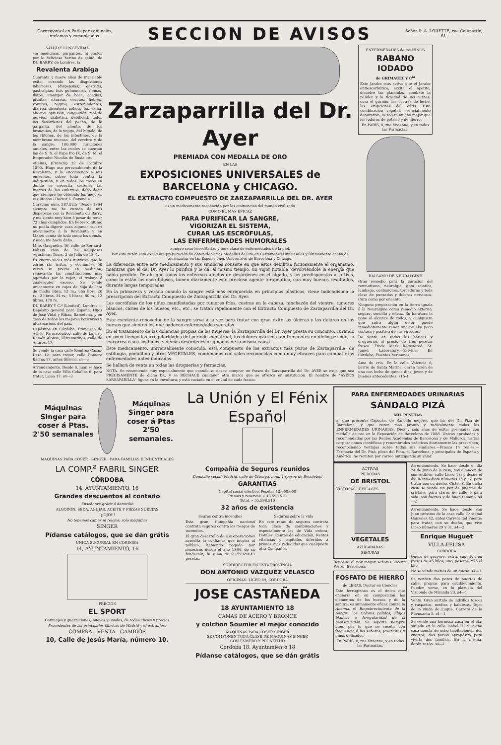Corresponsal en Paris para anuncios, reclamos y comunicados.
SECCION DE AVISOS
Señor D. A. LORETTE, rue Caumartin, 61.
SALUD Y LONGEVIDAD
sin medicinas, purgantes, ni gastos por la deliciosa harina de salud, de DU BARRY, de Londres, la
Revalenta Arabiga
Cuarenta y nueve años de invariable éxito, curando las disgestiones laboriosas, (dispepsias), gastritis, gastralgias, tisis pulmonares, flemas, flatos, amargor de boca, acedias, pituitas, náuseas, eructos, fiebres, vómitos, negros, estreñimientos, diarrea, disenteria, cólicos, tos, asma, ahogos, opresión, congestión, mal de nervios, diabética, debilidad, todos los desórdenes del pecho, de la garganta, del aliento, de los bronquios, de la vejiga, del hígado, de los riñones, de los intestinos, de la membrana mucosa, del cerebro y de la sangre. 100.000 curaciones anuales, entre las cuales se cuentan las de S. S. el Papa Pio IX, de S. M. el Emperador Nicolás de Rusia etc.
«Reims, (Francia) 22 de Octubre 1890. -Hago uso personalmente de la Revalenta, y la encomiendo á mis enfermos, sobre todo contra la indigestión, y en todos los casos en donde se necesita sostener las fuerzas de los enfermos, debo decir que siempre he obtenido los mejores resultados.- Doctor L. Ravand.»
Curación núm. 387,522: "Desde 1864 siempre me he curado de mis dispepsias con la Revalenta du Barry, y me siento muy bien á pesar de tener 73 años cumplidos. En Febrero último no podía digerir cosa alguna; recurrí nuevamente á la Revalenta y en Marzo comía de todo como los demás, y nada me hacía daño.
Mlle. Gauguélin, 16, calle de Bernard-Palissy, casa de las Religiosas Agustinas, Tours, 2 de Julio de 1891.
Es cuatro veces más nutritiva que la carne, sin irritar, y economiza 50 veces su precio en medicina, renovando las constituciones mas agotadas por la vejez, el trabajo ó cualesquier exceso. Se vende únicamente en cajas de hoja de lata de media libra, 12 rs.; una libra 20 rs.; 2 libras, 34 rs.; 5 libras, 80 rs.; 12 libras, 170 rs.
DU BARRY Y C.ª (Limited), Londres.—Depósito general para España, Hijos de José Vidal y Ribas, Barcelona, y en casa de todos los mejores boticarios y ultramarinos del país.
Depósitos en Córdoba, Francisco de Avilés, Farmacéutico, calle de Luján y Ramón Alonso, Ultramarinos, calle de Alfaros, 17.
Se vende la casa calle Remirez Casas-Deza 12: para tratar, calle Romero Barros 17, antes Silleria. s4—3
Arrendamiento. Desde S. Juan se hace de la casa calle Villa Ceballos 6: para tratar, Liceo 17. s4—3
Zarzaparrilla del Dr. Ayer
PREMIADA CON MEDALLA DE ORO
EN LAS
EXPOSICIONES UNIVERSALES de BARCELONA y CHICAGO.
EL EXTRACTO COMPUESTO DE ZARZAPARRILLA DEL DR. AYER
es un medicamento reconocido por las eminencias del mundo civilizado
COMO EL MÁS EFICAZ
PARA PURIFICAR LA SANGRE,
VIGORIZAR EL SISTEMA,
CURAR LAS ESCRÓFULAS,
LAS ENFERMEDADES HUMORALES
aunque sean hereditarias y toda clase de enfermedades de la piel.
Por esta razón esta excelente preparación ha obtenido varias Medallas de Oro en Certámenes Universales y últimamente acaba de alcanzarlas en las Exposiciones Universales de Barcelona y Chicago.
La diferencia entre este medicamento y sus similares consiste en que éstos debilitan forzosamente el organismo, mientras que el del Dr. Ayer lo purifica y le dá, al mismo tiempo, un vigor notable, devolviéndole la energía que había perdido. De ahí que todos los enfermos afectos de desórdenes en el hígado, y los predispuestos á la tisis, como lo están los escrofulosos, tomen diariamente este precioso agente terapéutico, con muy buenos resultados, durante largas temporadas.
En la primavera y verano cuando la sangre está más enriquecida en principios plásticos, viene indicadísima la prescripción del Extracto Compuesto de Zarzaparrilla del Dr. Ayer.
Las escrófulas de los niños manifestadas por tumores fríos, costras en la cabeza, hinchazón del vientre, tumores blancos, cáries de los huesos, etc., etc., se tratan rápidamente con el Extracto Compuesto de Zarzaparrilla del Dr. Ayer.
Este excelente renovador de la sangre sirve á la vez para tratar con gran éxito las úlceras y los dolores en los huesos que sienten los que padecen enfermedades secretas.
En el tratamiento de las dolencias propias de las mujeres, la Zarzaparrilla del Dr. Ayer presta su concurso, curando en poco tiempo las irregularidades del período menstrual, los dolores ováricos tan frecuentes en dicho período, la leucorrea ó sea los flujos, y demás desórdenes originados de la misma causa.
Este medicamento, universalmente conocido, está compuesto de los extractos más puros de Zarzaparrilla, de estilingia, podofilino y otros VEGETALES, combinados con sales reconocidas como muy eficaces para combatir las enfermedades antes indicadas.
Se hallará de venta en todas las droguerías y farmacias.
NOTA. Se recomienda muy especialmente que cuando se desee comprar un frasco de Zarzaparrilla del Dr. AYER se exija que sea PRECISAMENTE de dicho Dr., y se RECHACE cualquier otra marca que se ofrezca en sustitución. El nombre de "AYER'S SARSAPARILLA" figura en la envoltura, y está vaciado en el cristal de cada frasco.
ENFERMEDADES de los NIÑOS
RABANO IODADO
de GRIMAULT Y C<sup>ia</sup>
Este Jarabe más activo que el Jarabe antiescorbútico, excita el apetito, disuelve las glándulas, combate la palidez y la flojedad de las carnes, cura el gurmio, las costras de leche, las erupciones del cútis. Esta combinación vegetal, esencialmente depurativa, se tolera mucho mejor que los ioduros de potasio y de hierro.
En PARIS, 8, rue Vivienne, y en todas las Farmácias.
BÁLSAMO DE NEURALGINE
Gran remedio para la curación del reumatismo, neuralgia, gota sciatica, lumbago, contusiones, torceduras y toda clase de punzadas y dolores nerviosos. Cura como por encanto.
Ninguna preparación en la tierra iguala á la Neuralgine como remedio externo, seguro, sencillo y eficaz. Su baratura la pone al alcance de todos, y cualquiera que sufra algún dolor puede inmediatamente tener una prueba poco costosa y positiva de sus virtudes.
De venta en todas las boticas y droguerías al precio de tres pesetas frasco. Trade Mark Registered. St. James Laboratory.—Estville. En Córdoba, Fuentes hermanos.
Ama de cria. En la calle Valencia 6, barrio de Santa Marina, darán razón de una con leche de quince dias, joven y de buenos antecedentes. s15-4
Máquinas Singer para coser á Ptas. 2'50 semanales
Máquinas Singer para coser á Ptas 2'50 semanales.
MAQUINAS PARA COSER · SINGER · PARA FAMILIAS É INDUSTRIALES
LA COMP.<sup>a</sup> FABRIL SINGER
CÓRDOBA
14, AYUNTAMIENTO, 16
Grandes descuentos al contado
Enseñanza grátis á domicilio
ALGODÓN, SEDA, AGUJAS, ACEITE Y PIEZAS SUELTAS
¡¡¡OJO!!!
No tenemos camas ni relojes; solo máquinas
SINGER
Pídanse catálogos, que se dan grátis
UNICA SUCURSAL EN CORDOBA
14, AYUNTAMIENTO, 16
PRECIOS
EL SPORT
Carruajes y guarniciones, nuevos y usados, de todas clases y precios
Procedentes de las principales fábricas de Madrid y el extranjero
COMPRA—VENTA—CAMBIOS
10, Calle de Jesús María, número 10.
La Unión y El Fénix Español
Compañía de Seguros reunidos
Domicilio social: Madrid, calle de Olózaga, núm. 1 (paseo de Recoletos)
GARANTIAS
Capital social efectivo. Pesetas 12.000.000
Primas y reservas. » 43.598 510
Total. » 55.598.510
32 años de existencia
Seuros contra incendios
Esta gran Compañía nacional contrata seguros contra los riesgos de incendios.
El gran desarrollo de sus operaciones acredita la confianza que inspira al público, habiendo pagado por siniestros desde el año 1864, de su fundación, la suma de 9.159.694'43 pesetas.
Seguros sobre la vida
En este ramo de seguros contrata toda clase de combinaciones y especialmente las de Vida entera, Dotales, Rentas de educación, Rentas vitalicias y capitales diferidos á primas más reducidas que cualquiera otra Compañía.
SUBDIRECTOR EN ESTA PROVINCIA
DON ANTONIO VAZQUEZ VELASCO
OFICINAS: LICEO 49, CORDOBA
JOSE CASTAÑEDA
18 AYUNTAMIENTO 18
CAMAS DE ACERO Y BRONCE
y colchon Soumier el mejor conocido
MAQUINAS PARA COSER SINGER
SE COMPONEN TODA CLASE DE MAQUINAS SINGER
CON ESMERO Y PRONTITUD
Córdoba 18, Ayuntamiento 18
Pídanse catálogos, que se dán grátis
PARA ENFERMEDADES URINARIAS
SÁNDALO PIZÁ
MIL PESETAS
al que presente Cápsulas de Sándalo mejores que las del Dr. Pizá de Barcelona, y que curen más pronto y radicalmente todas las ENFERMEDADES URINARIAS. Diez y seis años de éxito; premiadas con medalla de oro en la Exposición de Barcelona de 1888. Unicas aprobadas y recomendadas por las Reales Academias de Barcelona y de Mallorca; varias corporaciones científicas y renombrados prácticos diariamente las prescriben, reconociendo ventajas sobre todas sus similares.—Frasco 14 reales.—Farmacia del Dr. Pizá, plaza del Pino, 6, Barcelona, y principales de España y América. Se remiten por correo anticipando su valor.
ACTIVAS
PILDORAS
DE BRISTOL
VISTOSAS · EFICACES
VEGETALES
AZUCARADAS
SEGURAS
Depósito al por mayor señores Vicente Ferrer, Barcelona.
FOSFATO DE HIERRO
de LERAS, Doctor en Ciencias
Este ferruginoso es el único que encierra en su composición los elementos de los huesos y de la sangre: es sumamente eficaz contra la Anemia, el Empobrecimiento de la Sangre, los Colores pálidos, Flujos blancos é Irregularidad de la menstruación. Se soporta siempre bien, por lo que se receta con frecuencia á las señoras, jovencitas y niños delicados.
En PARIS, 8, rue Vivienne, y en todas las Farmacias.
Arrendamiento. Se hace desde el dia 24 de Junio de la casa, hoy almacen de comestibles, calle Liceo 13; y desde el dia la inmediata números 15 y 17: para tratar con su dueño, Cister 8. En dicha casa se vende un par de puertas de cristales para claros de calle ó para sala: son fuertes y de buen tamaño. s4—2
Arrendamiento. Se hace desde San Juan próximo de la casa calle Cardenal Gonzalez 42, antes Carrera del Puente: para tratar, con su dueño, que vive Liceo números 29 y 31. s4—2
Enrique Huguet
VILLA-FELISA
CORDOBA
Queso de gruyere, extra, superior, en piezas de 45 kilos, uno; pesetas 2'75 el kilo.
No se vende menos de un queso. s4—1
Se venden dos pares de puertas de calle, propias para establecimiento. Pueden verse, en la plazuela del Vizconde de Miranda 23. s4—1
Venta. Gran surtido de ladrillos toscos y raspados, medios y baldosas. Tejar de la viuda de Luque, Carrera de la Fuensanta 5. s4—1
Se vende una hermosa casa en el dia, situada en la calle Isabel II 19: dicha casa consta de ocho habitaciones, dos cuartos, dos patios apropósito para vivirla dos familias. En la misma, darán razón. s4—1